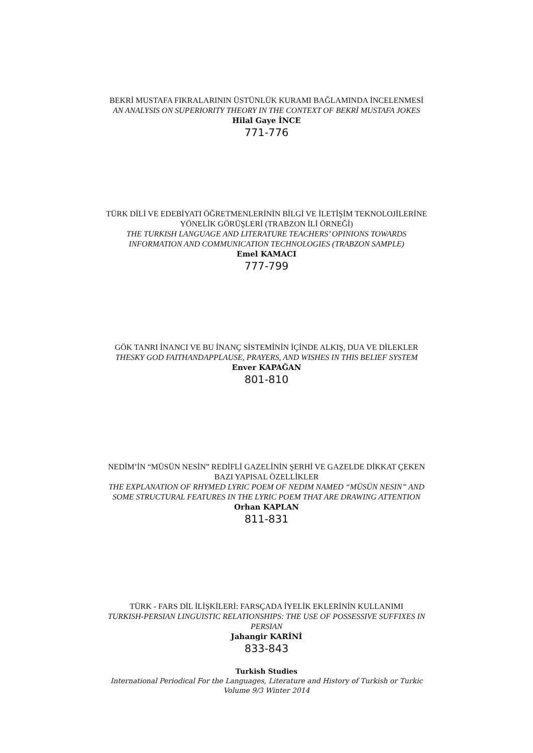BEKRİ MUSTAFA FIKRALARININ ÜSTÜNLÜK KURAMI BAĞLAMINDA İNCELENMESİ
AN ANALYSIS ON SUPERIORITY THEORY IN THE CONTEXT OF BEKRİ MUSTAFA JOKES
Hilal Gaye İNCE
771-776
TÜRK DİLİ VE EDEBİYATI ÖĞRETMENLERİNİN BİLGİ VE İLETİŞİM TEKNOLOJİLERİNE YÖNELİK GÖRÜŞLERİ (TRABZON İLİ ÖRNEĞİ)
THE TURKISH LANGUAGE AND LITERATURE TEACHERS’ OPINIONS TOWARDS INFORMATION AND COMMUNICATION TECHNOLOGIES (TRABZON SAMPLE)
Emel KAMACI
777-799
GÖK TANRI İNANCI VE BU İNANÇ SİSTEMİNİN İÇİNDE ALKIŞ, DUA VE DİLEKLER
THESKY GOD FAITHANDAPPLAUSE, PRAYERS, AND WISHES IN THIS BELIEF SYSTEM
Enver KAPAĞAN
801-810
NEDİM’İN “MÜSÜN NESİN” REDİFLİ GAZELİNİN ŞERHİ VE GAZELDE DİKKAT ÇEKEN BAZI YAPISAL ÖZELLİKLER
THE EXPLANATION OF RHYMED LYRIC POEM OF NEDIM NAMED “MÜSÜN NESIN” AND SOME STRUCTURAL FEATURES IN THE LYRIC POEM THAT ARE DRAWING ATTENTION
Orhan KAPLAN
811-831
TÜRK - FARS DİL İLİŞKİLERİ: FARSÇADA İYELİK EKLERİNİN KULLANIMI
TURKISH-PERSIAN LINGUISTIC RELATIONSHIPS: THE USE OF POSSESSIVE SUFFIXES IN PERSIAN
Jahangir KARİNİ
833-843
Turkish Studies
International Periodical For the Languages, Literature and History of Turkish or Turkic
Volume 9/3 Winter 2014